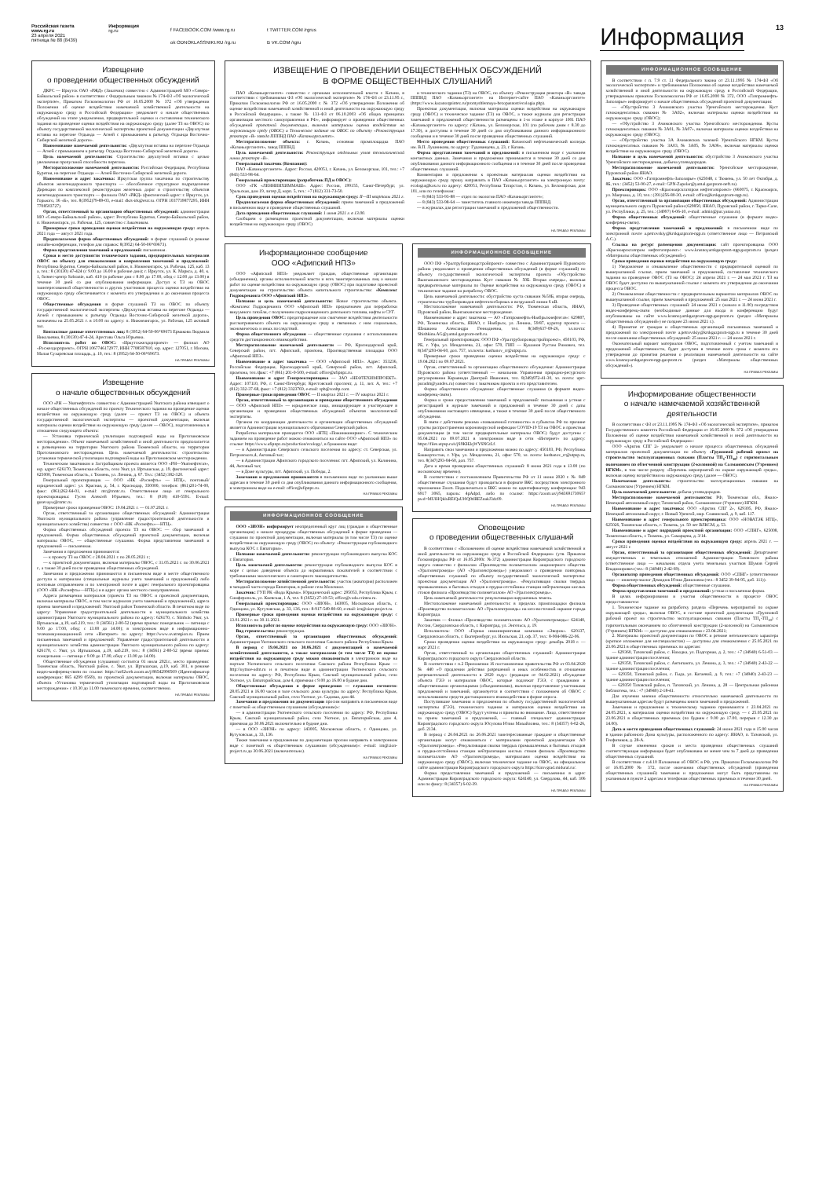Российская газета
www.rg.ru
23 апреля 2021
пятница № 88 (8439)
Информация
rg.ru
f FACEBOOK.COM /www.rg.ru
ok ODNOKLASSNIKI.RU /rg.ru
t TWITTER.COM /rgrus
B VK.COM /rgru
Информация
13
Извещение
о проведении общественных обсуждений
ДКРС — Иркутск ОАО «РЖД» (Заказчик) совместно с Администрацией МО «Северо-Байкальский район» в соответствии с Федеральным законом № 174-ФЗ «Об экологической экспертизе», Приказом Госкомэкологии РФ от 16.05.2000 № 372 «Об утверждении Положения об оценке воздействия намечаемой хозяйственной деятельности на окружающую среду в Российской Федерации» уведомляет о начале общественных обсуждений на этапе уведомления, предварительной оценки и составления технического задания на проведение оценки воздействия на окружающую среду (далее ТЗ на ОВОС) по объекту государственной экологической экспертизы проектной документации «Двухпутная вставка на перегоне Огдында — Агней с примыканием к разъезду Огдында Восточно-Сибирской железной дороги».
Наименование намечаемой деятельности: «Двухпутная вставка на перегоне Огдында — Агней с примыканием к разъезду Огдында Восточно-Сибирской железной дороги».
Цель намечаемой деятельности: Строительство двухпутной вставки с целью увеличения пропускной способности перегона.
Месторасположение намечаемой деятельности: Российская Федерация, Республика Бурятия, на перегоне Огдында — Агней Восточно-Сибирской железной дороги.
Наименование и адрес заказчика: Иркутская группа заказчика по строительству объектов железнодорожного транспорта — обособленное структурное подразделение Дирекции по комплексной реконструкции железных дорог и строительству объектов железнодорожного транспорта — филиала ОАО «РЖД» (фактический адрес: г. Иркутск, ул. Горького, 36 «Б», тел. 8(3952)79-89-03, e-mail: dkrs-irk@esrr.ru. ОГРН 1037739877295, ИНН 7708503727).
Орган, ответственный за организацию общественных обсуждений: администрация МО «Северо-Байкальский район», адрес: Республика Бурятия, Северо-Байкальский район, п. Нижнеангарск, ул. Рабочая, 125, совместно с Заказчиком.
Примерные сроки проведения оценки воздействия на окружающую среду: апрель 2021 года — август 2021 года.
Предполагаемая форма общественных обсуждений: в форме слушаний (в режиме онлайн-конференции, телефон для справок: 8(3952) 64-50-06*69673).
Форма представления замечаний и предложений: письменная.
Сроки и место доступности технического задания, предварительных материалов ОВОС по объекту для ознакомления и направления замечаний и предложений: Республика Бурятия, Северо-Байкальский район, п. Нижнеангарск, ул. Рабочая, 125, каб. 13 а, тел.: 8 (30130) 47-424 (с 9.00 до 16.00 в рабочие дни); г. Иркутск, ул. К. Маркса, д. 40, к. 1, бизнес-центр Sobranie, каб. 410 (в рабочие дни с 8.00 до 17.00, обед с 12.00 до 13.00) в течение 30 дней со дня опубликования информации. Доступ к ТЗ на ОВОС заинтересованной общественности и других участников процесса оценки воздействия на окружающую среду обеспечивается с момента его утверждения и до окончания процесса ОВОС.
Общественные обсуждения в форме слушаний ТЗ на ОВОС по объекту государственной экологической экспертизы «Двухпутная вставка на перегоне Огдында — Агней с примыканием к разъезду Огдында Восточно-Сибирской железной дороги», назначены на 25.05.2021 г. в 10.00 по адресу: п. Нижнеангарск, ул. Рабочая, 125 актовый зал.
Контактные данные ответственных лиц: 8 (3952) 64-50-06*69673 Ермакова Людмила Николаевна, 8 (30130) 47-4-24, Арестова Ольга Юрьевна.
Исполнитель работ по ОВОС: «Иркутскжелдорпроект» — филиал АО «Росжелдорпроект», ОГРН 1067746172977, ИНН 7708587910, юр. адрес: 127051, г. Москва, Малая Сухаревская площадь, д. 10, тел.: 8 (3952) 64-50-06*69673.
НА ПРАВАХ РЕКЛАМЫ
Извещение
о начале общественных обсуждений
ООО «РН — Уватнефтегаз» совместно с Администрацией Уватского района извещают о начале общественных обсуждений по проекту Технического задания на проведение оценки воздействия на окружающую среду (далее — проект ТЗ на ОВОС) и объекта государственной экологической экспертизы — проектной документации, включая материалы оценки воздействия на окружающую среду (далее — ОВОС), подготовленных в отношении следующего объекта:
— Установка термической утилизации подтоварной воды на Протозановском месторождении». Объект намечаемой хозяйственной и иной деятельности предполагается к размещению на территории Уватского района Тюменской области, на территории Протозановского месторождения. Цель намечаемой деятельности: строительство установки термической утилизации подтоварной воды на Протозановском месторождении.
Техническим заказчиком и Застройщиком проекта является ООО «РН—Уватнефтегаз», юр. адрес: 626170, Тюменская область, село Уват, ул. Иртышская, д. 19, фактический адрес: 625000, Тюменская область, г. Тюмень, ул. Ленина, д. 67. Тел.: (3452) 382-320.
Генеральный проектировщик — ООО «НК «Роснефть» — НТЦ», почтовый/юридический адрес: ул. Красная, д. 54, г. Краснодар, 350000, телефон: (861)201-74-00, факс: (861)262-64-01, e-mail: ntc@rnntc.ru. Ответственное лицо от генерального проектировщика: Гусев Алексей Юрьевич, тел.: 8 (918) 410-5591. E-mail: gusevayu@rnntc.ru.
Примерные сроки проведения ОВОС: 19.04.2021 г. — 01.07.2021 г.
Орган, ответственный за организацию общественных обсуждений: Администрация Уватского муниципального района (управление градостроительной деятельности и муниципального хозяйства) совместно с ООО «НК «Роснефть»—НТЦ».
Форма общественных обсуждений проекта ТЗ на ОВОС — сбор замечаний и предложений. Форма общественных обсуждений проектной документации, включая материалы ОВОС, — общественные слушания. Форма представления замечаний и предложений — письменная.
Замечания и предложения принимаются:
— к проекту ТЗ на ОВОС с 28.04.2021 г. по 28.05.2021 г.;
— к проектной документации, включая материалы ОВОС, с 31.05.2021 г. по 30.06.2021 г., а также 30 дней после проведения общественных обсуждений.
Замечания и предложения принимаются в письменном виде в месте общественного доступа к материалам (специальные журналы учета замечаний и предложений) либо почтовым отправлением и по электронной почте в адрес генерального проектировщика (ООО «НК «Роснефть»—НТЦ») и в адрес органа местного самоуправления.
Адреса размещения материалов (проекта ТЗ на ОВОС и проектной документации, включая материалы ОВОС, в том числе журналов учета замечаний и предложений), адреса приема замечаний и предложений: Уватский район Тюменской области. В печатном виде по адресу: Управление градостроительной деятельности и муниципального хозяйства администрации Уватского муниципального района по адресу: 626170, с. Símbolo Уват, ул. Иртышская, д.19, каб.219, тел.: 8 (34561) 2-80-52 (время приема: понедельник — пятница с 9.00 до 17.00, обед: с 13.00 до 14.00); в электронном виде в информационно-телекоммуникационной сети «Интернет» по адресу: https://www.uvatregion.ru. Прием письменных замечаний и предложений: Управление градостроительной деятельности и муниципального хозяйства администрации Уватского муниципального района по адресу: 626170, с. Уват, ул. Иртышская, д.19, каб.219, тел.: 8 (34561) 2-80-52 (время приема: понедельник — пятница с 9.00 до 17.00, обед: с 13.00 до 14.00).
Общественные обсуждения (слушания) состоятся 01 июля 2021г., место проведения: Тюменская область, Уватский район, с. Уват, ул. Иртышская, д.19, каб. 301, в режиме видео-конференц-связи по ссылке: https://us02web.zoom.us/j/86542990569 (Идентификатор конференции: 865 4299 0569), по проектной документации, включая материалы ОВОС, объекта «Установка термической утилизации подтоварной воды на Протозановском месторождении» с 10.30 до 11.00 тюменского времени, соответственно.
НА ПРАВАХ РЕКЛАМЫ
ИЗВЕЩЕНИЕ О ПРОВЕДЕНИИ ОБЩЕСТВЕННЫХ ОБСУЖДЕНИЙ
В ФОРМЕ ОБЩЕСТВЕННЫХ СЛУШАНИЙ
ПАО «Казаньоргсинтез» совместно с органами исполнительной власти г. Казани, в соответствии с требованиями ФЗ «Об экологической экспертизе» № 174-ФЗ от 23.11.95 г., Приказом Госкомэкологии РФ от 16.05.2000 г. № 372 «Об утверждении Положения об оценке воздействия намечаемой хозяйственной и иной деятельности на окружающую среду в Российской Федерации», а также № 131-ФЗ от 06.10.2003 «Об общих принципах организации местного самоуправления в РФ», информирует о проведении общественных обсуждений проектной документации, включая материалы оценки воздействия на окружающую среду (ОВОС) и Техническое задание на ОВОС по объекту «Реконструкция реактора «В» завода ПППНД ПАО «Казаньоргсинтез».
Месторасположение объекта: г. Казань, основная промплощадка ПАО «Казаньоргсинтез», завод ПППНД.
Цель намечаемой деятельности: Реконструкция отдельных узлов технологической линии реактора «В».
Генеральный заказчик (Компания):
ПАО «Казаньоргсинтез». Адрес: Россия, 420051, г. Казань, ул. Беломорская, 101, тел.: +7 (843) 533-98-64.
Генеральный проектировщик (разработчик ПД и ОВОС):
ООО «ГК «ЛЕННИИХИММАШ». Адрес: Россия, 199155, Санкт-Петербург, ул. Уральская, дом 19, литер Д, корп. 5, тел.: +7 (812) 331-73-50.
Срок проведения оценки воздействия на окружающую среду: II—III кварталы 2021 г.
Предполагаемая форма общественных обсуждений: прием замечаний и предложений в письменном виде и проведение общественных слушаний.
Дата проведения общественных слушаний: 1 июня 2021 г. в 13.00.
Сообщаем о размещении проектной документации, включая материалы оценки воздействия на окружающую среду (ОВОС)
и технического задания (ТЗ) на ОВОС, по объекту «Реконструкция реактора «В» завода ПППНД ПАО «Казаньоргсинтез» на Интернет-сайте ПАО «Казаньоргсинтез» (https://www.kazanorgsintez.ru/promyshlennaya-bezopasnost/ecologia.php).
Проектная документация, включая материалы оценки воздействия на окружающую среду (ОВОС) и техническое задание (ТЗ) на ОВОС, а также журналы для регистрации замечаний и предложений общественности размещены в 1-м этаже в корпусе 1001 ПАО «Казаньоргсинтез» по адресу: г.Казань, ул. Беломорская, 101 (по рабочим дням с 8.30 до 17.30), и доступны в течение 30 дней со дня опубликования данного информационного сообщения и в течение 30 дней после проведения общественных слушаний.
Место проведения общественных слушаний: Казанский нефтехимический колледж им. В.П. Лушникова, по адресу: Гудованцева, д. 23, г. Казань.
Форма представления замечаний и предложений: в письменном виде с указанием контактных данных. Замечания и предложения принимаются в течение 30 дней со дня опубликования данного информационного сообщения и в течение 30 дней после проведения общественных слушаний.
Комментарии и предложения к проектным материалам оценки воздействия на окружающую среду прошу направлять в ПАО «Казаньоргсинтез» на электронную почту: ecologia@kos.ru по адресу: 420051, Республика Татарстан, г. Казань, ул. Беломорская, дом 101, или по телефонам:
— 8 (843) 533-93-88 — отдел по экологии ПАО «Казаньоргсинтез»;
— 8 (843) 533-98-64 — заместитель главного инженера завода ПППНД.
— в журналах для регистрации замечаний и предложений общественности.
НА ПРАВАХ РЕКЛАМЫ
Информационное сообщение
ООО «Афипский НПЗ»
ООО «Афипский НПЗ» уведомляет граждан, общественные организации (объединения), органы исполнительной власти и всех заинтересованных лиц о начале работ по оценке воздействия на окружающую среду (ОВОС) при подготовке проектной документации на строительство объекта капитального строительства: «Комплекс Гидрокрекинга ООО «Афипский НПЗ».
Название и цель намечаемой деятельности: Новое строительство объекта. «Комплекс Гидрокрекинга ООО «Афипский НПЗ» предназначен для переработки вакуумного газойля, с получением гидроочищенного дизельного топлива, нафты и СУГ.
Цель проведения ОВОС: предотвращение или смягчение воздействия деятельности рассматриваемого объекта на окружающую среду и связанных с ним социальных, экономических и иных последствий.
Форма общественного обсуждения — общественные слушания с использованием средств дистанционного взаимодействия.
Месторасположение намечаемой деятельности — РФ, Краснодарский край, Северский район, пгт. Афипский, промзона, Производственная площадка ООО «Афипский НПЗ».
Наименование и адрес заказчика — ООО «Афипский НПЗ». Адрес: 353236, Российская Федерация, Краснодарский край, Северский район, пгт. Афипский, промзона, тел./факс: +7 (861) 201-0-500, e-mail: office@afipnpz.ru.
Наименование и адрес Генпроектировщика — ЗАО «НЕФТЕХИМПРОЕКТ». Адрес: 107110, РФ, г. Санкт-Петербург, Крестовский проспект, д. 11, лит. А, тел.: +7 (812) 332-37-68, факс: +7 (812) 3323769, e-mail: spb@conhp.com.
Примерные сроки проведения ОВОС — II квартал 2021 г. — IV квартал 2021 г.
Орган, ответственный за организацию и проведение общественного обсуждения — ООО «Афипский НПЗ» — юридическое лицо, инициирующее и участвующее в организации и проведении общественных обсуждений объектов экологической экспертизы.
Органом по координации деятельности и организации общественных обсуждений является Администрация муниципального образования Северский район.
Разработка материалов проводится ООО «НТЦ «Пожинжиниринг». С техническим заданием на проведение работ можно ознакомиться на сайте ООО «Афипский НПЗ» по ссылке: https://www.afipnpz.ru/production/ecology/, в бумажном виде:
— в Администрации Северского сельского поселения по адресу: ст. Северская, ул. Петровского,4, Актовый зал;
— в Администрации Афипского городского поселения: пгт. Афипский, ул. Калинина, 44, Актовый зал;
— в Доме культуры, пгт. Афипский, ул. Победы, 2.
Замечания и предложения принимаются в письменном виде по указанным выше адресам в течение 30 дней со дня опубликования данного информационного сообщения, в электронном виде на e-mail: office@afipnpz.ru.
НА ПРАВАХ РЕКЛАМЫ
ИНФОРМАЦИОННОЕ СООБЩЕНИЕ
ООО «ЗИОН» информирует неопределенный круг лиц (граждан и общественные организации) о начале процедуры общественных обсуждений в форме проведения — слушания по проектной документации, включая материалы (в том числе ТЗ) по оценке воздействия на окружающую среду (ОВОС) по объекту: «Реконструкция глубоководного выпуска КОС г. Евпатория».
Название намечаемой деятельности: реконструкция глубоководного выпуска КОС г. Евпатория.
Цель намечаемой деятельности: реконструкция глубоководного выпуска КОС в море с целью доведения объекта до нормативных показателей в соответствии с требованиями экологического и санитарного законодательства.
Месторасположение хозяйственной деятельности: участок (акватория) расположен в западной части города Евпатория, в районе села Молочное.
Заказчик: ГУП РК «Вода Крыма». Юридический адрес: 295053, Республика Крым, г. Симферополь, ул. Киевская, 1 А, тел. 8 (3652) 27-10-53; office@voda.crimea.ru.
Генеральный проектировщик: ООО «ЗИОН», 143005, Московская область, г. Одинцово, ул. Кутузовская, д. 33, 136, тел.: 8-917-549-80-60, e-mail: irn@zion-project.ru.
Примерные сроки проведения оценки воздействия на окружающую среду: с 13.01.2021 г. по 30.11.2021.
Исполнитель работ по оценке воздействия на окружающую среду: ООО «ЗИОН».
Вид строительства: реконструкция.
Орган, ответственный за организацию общественных обсуждений: Администрация Уютнинского сельского поселения Сакского района Республики Крым.
В период с 19.04.2021 по 30.06.2021 с документацией о намечаемой хозяйственной деятельности, а также материалами (в том числе ТЗ) по оценке воздействия на окружающую среду можно ознакомиться в электронном виде на портале Уютненского сельского поселения Сакского района Республики Крым — http://uytnoe-adm.ru и в печатном виде в администрации Уютненского сельского поселения по адресу: РФ, Республика Крым, Сакский муниципальный район, село Уютное, ул. Евпаторийская, дом 4, приемная с 9.00 до 16.00 в будние дни.
Общественные обсуждения в форме проведения — слушания состоятся: 28.05.2021 в 16.00 часов в зале сельского дома культуры по адресу: Республика Крым, Сакский муниципальный район, село Уютное, ул. Садовая, дом 44.
Замечания и предложения по документации просим направить в письменном виде с пометкой «к общественным слушаниям (обсуждениям)»:
— в администрации Уютненского сельского поселения по адресу: РФ, Республика Крым, Сакский муниципальный район, село Уютное, ул. Евпаторийская, дом 4, приемная до 30.06.2021 включительно в будние дни.
— в ООО «ЗИОН» по адресу: 143005, Московская область, г. Одинцово, ул. Кутузовская, д. 33, 136.
Также замечания и предложения по документации просим направить в электронном виде с пометкой «к общественным слушаниям (обсуждениям)»: e-mail: irn@zion-project.ru до 30.06.2021 (включительно).
НА ПРАВАХ РЕКЛАМЫ
ИНФОРМАЦИОННОЕ СООБЩЕНИЕ
ООО ПФ «Уралтрубопроводстройпроект» совместно с Администрацией Пуровского района уведомляют о проведении общественных обсуждений (в форме слушаний) по объекту государственной экологической экспертизы проекта «Обустройство Вынгаяхинского месторождения. Куст скважин № 50Б. Вторая очередь», включая предварительные материалы по Оценке воздействия на окружающую среду (ОВОС) и техническое задание на разработку ОВОС.
Цель намечаемой деятельности: обустройство куста скважин №50Б, вторая очередь, строительство трубопроводов нефтегазосборных и воздушной линии 6 кВ.
Местоположение намечаемой деятельности: РФ, Тюменская область, ЯНАО, Пуровский район, Вынгаяхинское месторождение.
Наименование и адрес заказчика — АО «Газпромнефть-Ноябрьскнефтегаз»: 629807, РФ, Тюменская область, ЯНАО, г. Ноябрьск, ул. Ленина, 59/87, куратор проекта — Шишкина Александра Геннадиевна, тел. 8(349)637-09-26, эл.почта: Shishkina.AG@yamal.gazprom-neft.ru.
Генеральный проектировщик: ООО ПФ «Уралтрубопроводстройпроект», 450103, РФ, РБ, г. Уфа, ул. Менделеева, 21, офис 570, ГИП — Кушанов Рустам Римович, тел. 8(347)293-04-60, доп. 757, эл.почта: kushanov_rr@utpsp.ru.
Примерные сроки проведения оценки воздействия на окружающую среду: с 19.04.2021 по 09.07.2021.
Орган, ответственный за организацию общественного обсуждения: Администрация Пуровского района (ответственный — начальник Управления природно-ресурсного регулирования Караяниди Дмитрий Иванович, тел. 8(349)972-41-30, эл. почта: uprr-puradm@yandex.ru) совместно с заказчиком проекта и его представителем.
Форма общественного обсуждения: общественные слушания (в формате видео-конференц-связи).
Форма и сроки предоставления замечаний и предложений: письменная и устная с регистрацией в журнале замечаний и предложений в течение 30 дней с даты опубликования настоящего извещения, а также в течение 30 дней после общественного обсуждения.
В связи с действием режима «повышенной готовности» в субъектах РФ по причине угрозы распространения короновирусной инфекции COVID-19 ТЗ на ОВОС и проектная документация (в том числе предварительные материалы ОВОС) будут доступны с 05.04.2021 по 09.07.2021 в электронном виде в сети «Интернет» по адресу: https://files.utpsp.ru/s/jS9KH2qWY6NGtLf.
Направить свои замечания и предложения можно по адресу: 450103, РФ, Республика Башкортостан, г. Уфа, ул. Менделеева, 21, офис 570, эл. почта: kushanov_rr@utpsp.ru, тел. 8(347)293-04-60, доп. 757.
Дата и время проведения общественных слушаний: 8 июня 2021 года в 13.00 (по московскому времени).
В соответствии с постановлением Правительства РФ от 11 июня 2020 г. № 849 общественные слушания будут проводиться в формате ВКС посредством электронного приложения Zoom. Подключиться к ВКС можно по идентификатору конференции: 943 6917 3065, пароль: 4pAdpd, либо по ссылке: https://zoom.us/j/94369173065?pwd=MUlHQklxRElQaUl0Q0tlREZnakJ3dz09.
НА ПРАВАХ РЕКЛАМЫ
Оповещение
о проведении общественных слушаний
В соответствии с «Положением об оценке воздействия намечаемой хозяйственной и иной деятельности на окружающую среду в Российской Федерации» (утв. Приказом Госкомприроды РФ от 16.05.2000г. №372) администрация Кировградского городского округа совместно с филиалом «Производство полиметаллов» акционерного общества «Уралэлектромедь» (АО «Уралэлектромедь») уведомляют о проведении повторных общественных слушаний по объекту государственной экологической экспертизы: проектная документация АО «Уралэлектромедь». «Рекультивация свалки твердых промышленных и бытовых отходов и прудка-отстойника станции нейтрализации кислых стоков филиала «Производство полиметаллов» АО «Уралэлектромедь».
Цель намечаемой деятельности: рекультивация нарушенных земель.
Местоположение намечаемой деятельности: в пределах промплощадки филиала «Производство полиметаллов» АО «Уралэлектромедь» на юго-восточной окраине города Кировграда.
Заказчик — Филиал «Производство полиметаллов» АО «Уралэлектромедь»: 624140, Россия, Свердловская область, г. Кировград, ул. Энгельса, д. 19.
Исполнитель: ООО «Горная инжиниринговая компания «Эворок». 620137, Свердловская область, г. Екатеринбург, ул. Июльская, 21, оф. 37, тел.: 8-904-986-22-06.
Сроки проведения оценки воздействия на окружающую среду: декабрь 2018 г. — март 2021 г.
Орган, ответственный за организацию общественных слушаний: Администрация Кировградского городского округа Свердловской области.
В соответствии с п.2 Приложения 16 постановления правительства РФ от 03.04.2020 № 440 «О продлении действия разрешений и иных особенностях в отношении разрешительной деятельности в 2020 году» (редакция от 04.02.2021) обсуждение объекта ГЭЭ и материалов ОВОС, которые подлежат ГЭЭ, с гражданами и общественными организациями (объединениями), включая представление участниками предложений и замечаний, организуется в соответствии с положением об ОВОС с использованием средств дистанционного взаимодействия в форме опроса.
Поступившие замечания и предложения по объекту государственной экологической экспертизы (ГЭЭ), технического задания и материалов оценки воздействия на окружающую среду (ОВОС) будут учтены и приняты во внимание. Лицо, ответственное за прием замечаний и предложений, — главный специалист администрации Кировградского городского округа Юсупова Юлия Михайловна, тел.: 8 (34357) 6-02-26, доб. 2134.
В период с 26.04.2021 по 26.06.2021 заинтересованные граждане и общественные организации могут ознакомиться с материалами проектной документации АО «Уралэлектромедь». «Рекультивация свалки твердых промышленных и бытовых отходов и прудка-отстойника станции нейтрализации кислых стоков филиала «Производство полиметаллов» АО «Уралэлектромедь», материалами оценки воздействия на окружающую среду (ОВОС), включая техническое задание на ОВОС, на официальном сайте администрации Кировградского городского округа https://kirovgrad.midural.ru/.
Форма предоставления замечаний и предложений — письменная в адрес Администрации Кировградского городского округа: 624140, ул. Свердлова, 44, каб. 306 или по факсу: 8 (34357) 6-02-39.
НА ПРАВАХ РЕКЛАМЫ
ИНФОРМАЦИОННОЕ СООБЩЕНИЕ
В соответствии с п. 7.9 ст. 11 Федерального закона от 23.11.1995 № 174-ФЗ «Об экологической экспертизе» и требованиями Положения об оценке воздействия намечаемой хозяйственной и иной деятельности на окружающую среду в Российской Федерации, утвержденным приказом Госкомэкологии РФ от 16.05.2000 № 372, ООО «Газпромнефть-Заполярье» информирует о начале общественных обсуждений проектной документации:
— «Обустройство 3 Ачимовского участка Уренгойского месторождения. Куст газоконденсатных скважин № 3А02», включая материалы оценки воздействия на окружающую среду (ОВОС);
— «Обустройство 3 Ачимовского участка Уренгойского месторождения. Кусты газоконденсатных скважин № 3А01, № 3А07», включая материалы оценки воздействия на окружающую среду (ОВОС);
— «Обустройство участка 3А Ачимовских залежей Уренгойского НГКМ. Кусты газоконденсатных скважин № 3А03, № 3А05, № 3А06», включая материалы оценки воздействия на окружающую среду (ОВОС).
Название и цель намечаемой деятельности: обустройство 3 Ачимовского участка Уренгойского месторождения, добыча углеводородов.
Месторасположение намечаемой деятельности: Уренгойское месторождение, Пуровский район ЯНАО.
Заказчик: ООО «Газпромнефть-Заполярье» (625048, г. Тюмень, ул. 50 лет Октября, д. 8Б, тел.: (3452) 53-90-27, e-mail: GPN-Zapolar@yamal.gazprom-neft.ru).
Проектировщик: ООО «Красноярскгазпром нефтегазпроект» (660075, г. Красноярск, ул. Маерчака, д. 10, тел.: (391)256-80-30, e-mail: office@krskgazprom-ngp.ru).
Орган, ответственный за организацию общественных обсуждений: Администрация муниципального округа Пуровский район (629850, ЯНАО, Пуровский район, г. Тарко-Сале, ул. Республики, д. 25, тел.: (34997) 6-06-10, e-mail: admin@pur.yanao.ru).
Форма общественных обсуждений: общественные слушания (в формате видео-конференц-связи).
Форма представления замечаний и предложений: в письменном виде по электронной почте a.petrovskiy@krskgazprom-ngp.ru (ответственное лицо — Петровский А.С.).
Ссылка на ресурс размещения документации: сайт проектировщика ООО «Красноярскгазпром нефтегазпроект»: www.krasnoyarskgazprom-ngp.gazprom.ru (раздел «Материалы общественных обсуждений»).
Сроки проведения оценки воздействия на окружающую среду:
1) Уведомление и ознакомление общественности с предварительной оценкой по вышеуказанной ссылке, прием замечаний и предложений, составление технического задания на проведение ОВОС (ТЗ на ОВОС): 24 апреля 2021 г. — 24 мая 2021 г. ТЗ на ОВОС будет доступно по вышеуказанной ссылке с момента его утверждения до окончания процесса ОВОС.
2) Ознакомление общественности с предварительным вариантом материалов ОВОС по вышеуказанной ссылке, прием замечаний и предложений: 25 мая 2021 г. — 24 июня 2021 г.
3) Проведение общественных слушаний: 24 июня 2021 г. (начало в 11.00) посредством видео-конференц-связи (необходимые данные для входа в конференцию будут опубликованы на сайте www.krasnoyarskgazprom-ngp.gazprom.ru (раздел «Материалы общественных обсуждений») не позднее 23 июня 2021 г.).
4) Принятие от граждан и общественных организаций письменных замечаний и предложений по электронной почте a.petrovskiy@krskgazprom-ngp.ru в течение 30 дней после окончания общественных обсуждений: 25 июня 2021 г. — 24 июля 2021 г.
Окончательный вариант материалов ОВОС, подготовленный с учетом замечаний и предложений общественности, будет доступен в течение всего срока с момента его утверждения до принятия решения о реализации намечаемой деятельности на сайте www.krasnoyarskgazprom-ngp.gazprom.ru (раздел «Материалы общественных обсуждений»).
НА ПРАВАХ РЕКЛАМЫ
Информирование общественности
о начале намечаемой хозяйственной деятельности
В соответствии с ФЗ от 23.11.1995 № 174-ФЗ «Об экологической экспертизе», приказом Государственного комитета Российской Федерации от 16.05.2000 № 372 «Об утверждении Положения об оценке воздействия намечаемой хозяйственной и иной деятельности на окружающую среду в Российской Федерации»:
ООО «Арктик СПГ 2» уведомляет о начале процесса общественных обсуждений материалов проектной документации по объекту «Групповой рабочий проект на строительство эксплуатационных скважин (Пласты ТП<sub>1</sub>-ТП<sub>10</sub>) с горизонтальным окончанием по облегченной конструкции (2-колонной) на Салмановском (Утреннем) НГКМ», в том числе разделу «Перечень мероприятий по охране окружающей среды», включая оценку воздействия на окружающую среду (далее — ОВОС).
Намечаемая деятельность: строительство эксплуатационных скважин на Салмановском (Утреннем) НГКМ.
Цель намечаемой деятельности: добыча углеводородов.
Месторасположение намечаемой деятельности: РФ, Тюменская обл., Ямало-Ненецкий автономный округ, Тазовский район, Салмановское (Утреннее) НГКМ.
Наименование и адрес заказчика: ООО «Арктик СПГ 2», 629305, РФ, Ямало-Ненецкий автономный округ, г. Новый Уренгой, мкр. Славянский, д. 9, каб. 117.
Наименование и адрес генерального проектировщика: ООО «НОВАТЭК НТЦ», 625026, Тюменская область, г. Тюмень, ул. 50 лет ВЛКСМ, д. 53.
Наименование и адрес подрядной проектной организации: ООО «СПНГ», 625008, Тюменская область, г. Тюмень, ул. Самарцева, д. 3/14.
Сроки проведения оценки воздействия на окружающую среду: апрель 2021 г. — август 2021 г.
Орган, ответственный за организацию общественных обсуждений: Департамент имущественных и земельных отношений Администрации Тазовского района (ответственное лицо — начальник отдела учета земельных участков Шумов Сергей Владимирович (тел.: 8 (34940) 2-42-69).
Организатор проведения общественных обсуждений: ООО «СПНГ» (ответственное лицо — инженер-эколог Демидюк Юлия Даниловна (тел.: 8 3452 39-94-95, доб. 111)).
Форма общественных обсуждений: общественные слушания.
Форма представления замечаний и предложений: устная и письменная форма.
В целях информирования и участия общественности в процессе ОВОС предоставляются:
1. Техническое задание на разработку раздела «Перечень мероприятий по охране окружающей среды», включая ОВОС, в составе проектной документации «Групповой рабочий проект на строительство эксплуатационных скважин (Пласты ТП<sub>1</sub>-ТП<sub>10</sub>) с горизонтальным окончанием по облегченной конструкции (2-колонной) на Салмановском (Утреннем) НГКМ» — доступно для ознакомления с 23.04.2021;
2. Материалы проектной документации по ОВОС и резюме нетехнического характера (краткое изложение для неспециалистов) — доступны для ознакомления с 25.05.2021 по 23.06.2021 в общественных приемных по адресам:
— 629360, Тазовский район, с. Находка, ул. Подгорная, д. 2, тел.: +7 (34940) 6-51-03 — здание администрации поселения;
— 629350, Тазовский район, с. Антипаюта, ул. Ленина, д. 3, тел.: +7 (34940) 2-43-22 — здание администрации поселения;
— 629350, Тазовский район, с. Гыда, ул. Катаевой, д. 9, тел.: +7 (34940) 2-43-23 — здание администрации поселения;
— 629350 Тазовский район, п. Тазовский, ул. Ленина, д. 28 — Центральная районная библиотека, тел.: +7 (34940) 2-18-41.
Для изучения мнения общественности относительно намечаемой деятельности по вышеуказанным адресам будут размещены книги замечаний и предложений.
Замечания и предложения к техническому заданию принимаются с 23.04.2021 по 24.05.2021, к материалам оценки воздействия на окружающую среду — с 25.05.2021 по 23.06.2021 в общественных приемных (по будням с 9.00 до 17.00, перерыв с 12.30 до 14.00).
Дата и место проведения общественных слушаний: 24 июня 2021 года в 15.00 часов в здании районного Дома культуры, расположенного по адресу: ЯНАО, п. Тазовский, ул. Геофизиков, д. 28-А.
В случае изменения сроков и места проведения общественных слушаний соответствующая информация будет опубликована не менее чем за 7 дней до проведения общественных слушаний.
В соответствии с п.4.10 Положения об ОВОС в РФ, утв. Приказом Госкомэкологии РФ от 16.05.2000 № 372, после окончания общественных обсуждений (проведения общественных слушаний) замечания и предложения могут быть представлены по указанным в пункте 2 адресам и телефонам общественных приемных в течение 30 дней.
НА ПРАВАХ РЕКЛАМЫ